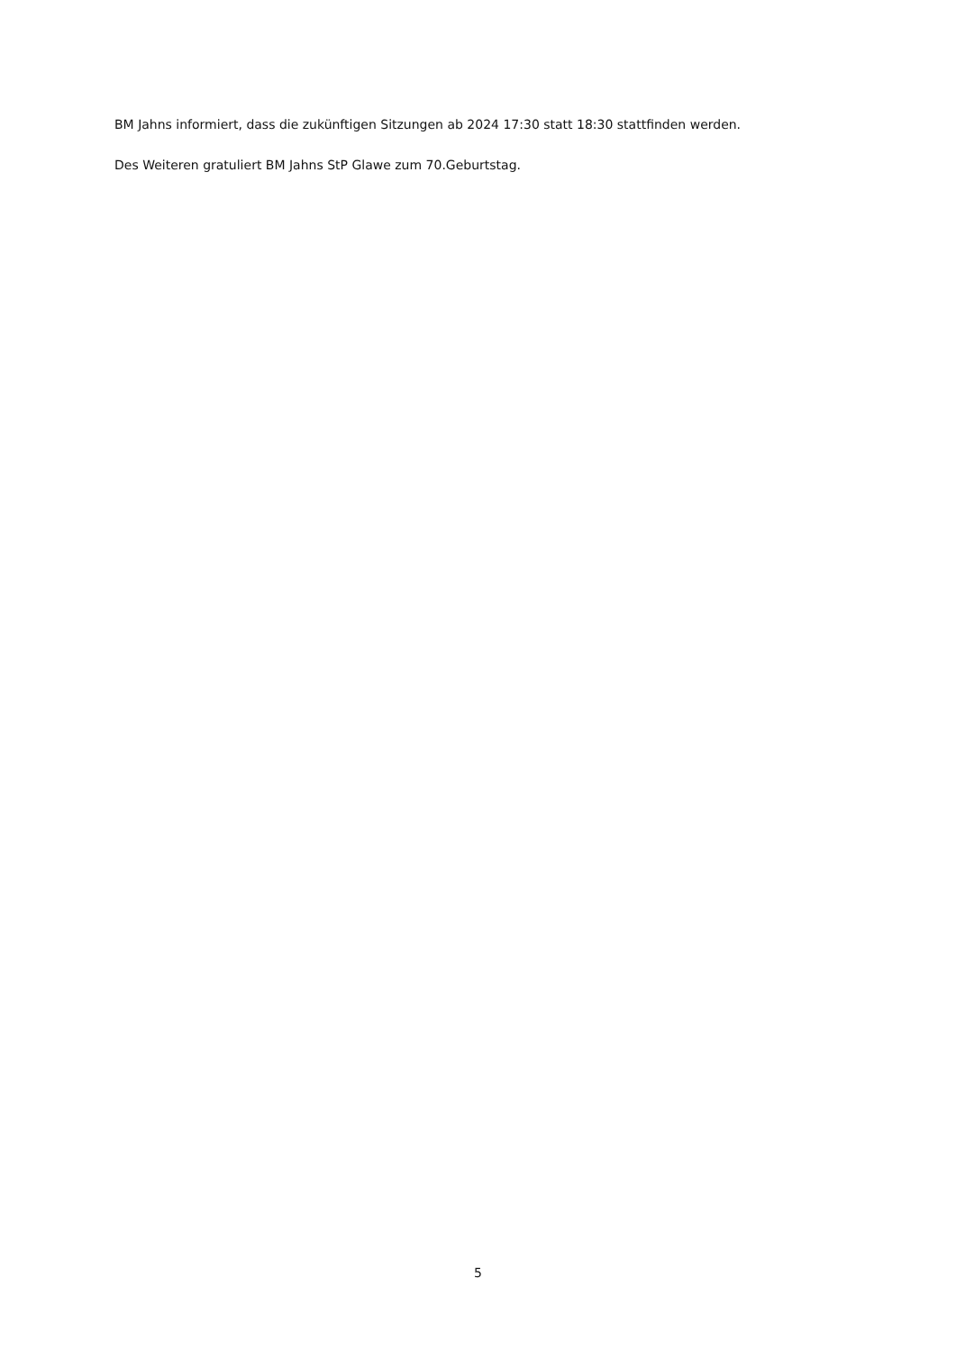BM Jahns informiert, dass die zukünftigen Sitzungen ab 2024 17:30 statt 18:30 stattfinden werden.
Des Weiteren gratuliert BM Jahns StP Glawe zum 70.Geburtstag.
5